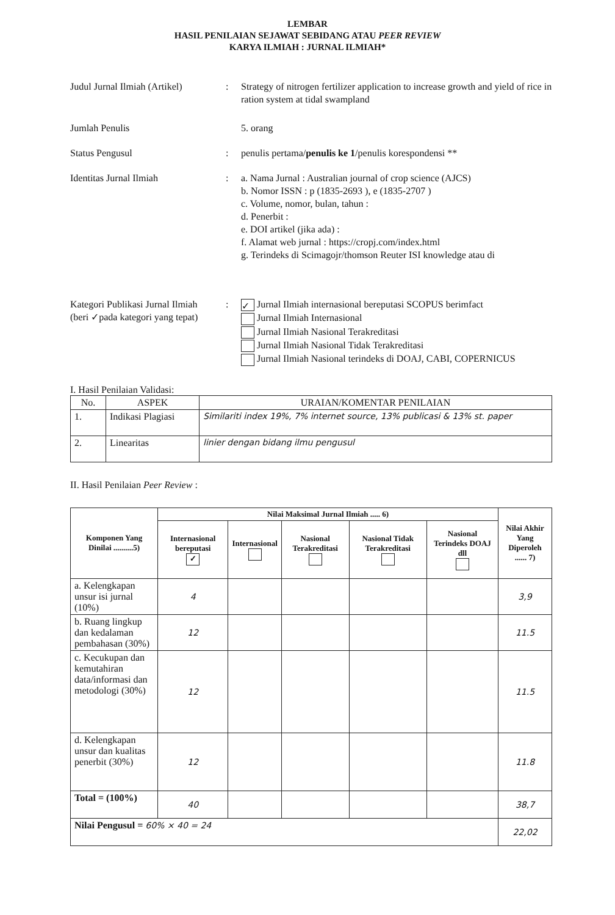LEMBAR
HASIL PENILAIAN SEJAWAT SEBIDANG ATAU PEER REVIEW
KARYA ILMIAH : JURNAL ILMIAH*
Judul Jurnal Ilmiah (Artikel)
: Strategy of nitrogen fertilizer application to increase growth and yield of rice in ration system at tidal swampland
Jumlah Penulis 5. orang
Status Pengusul : penulis pertama/penulis ke 1/penulis korespondensi **
Identitas Jurnal Ilmiah : a. Nama Jurnal : Australian journal of crop science (AJCS)
b. Nomor ISSN : p (1835-2693 ), e (1835-2707 )
c. Volume, nomor, bulan, tahun :
d. Penerbit :
e. DOI artikel (jika ada) :
f. Alamat web jurnal : https://cropj.com/index.html
g. Terindeks di Scimagojr/thomson Reuter ISI knowledge atau di
Kategori Publikasi Jurnal Ilmiah
(beri ✓pada kategori yang tepat)
:
✓ Jurnal Ilmiah internasional bereputasi SCOPUS berimfact
Jurnal Ilmiah Internasional
Jurnal Ilmiah Nasional Terakreditasi
Jurnal Ilmiah Nasional Tidak Terakreditasi
Jurnal Ilmiah Nasional terindeks di DOAJ, CABI, COPERNICUS
I. Hasil Penilaian Validasi:
| No. | ASPEK | URAIAN/KOMENTAR PENILAIAN |
| --- | --- | --- |
| 1. | Indikasi Plagiasi | Similariti index 19%, 7% internet source, 13% publicasi & 13% st. paper |
| 2. | Linearitas | linier dengan bidang ilmu pengusul |
II. Hasil Penilaian Peer Review :
| Komponen Yang Dinilai ..........5) | Nilai Maksimal Jurnal Ilmiah ..... 6) | | | | | Nilai Akhir Yang Diperoleh ...... 7) |
| --- | --- | --- | --- | --- | --- | --- |
| | Internasional bereputasi ✓ | Internasional | Nasional Terakreditasi | Nasional Tidak Terakreditasi | Nasional Terindeks DOAJ dll | |
| a. Kelengkapan unsur isi jurnal (10%) | 4 | | | | | 3,9 |
| b. Ruang lingkup dan kedalaman pembahasan (30%) | 12 | | | | | 11.5 |
| c. Kecukupan dan kemutahiran data/informasi dan metodologi (30%) | 12 | | | | | 11.5 |
| d. Kelengkapan unsur dan kualitas penerbit (30%) | 12 | | | | | 11.8 |
| Total = (100%) | 40 | | | | | 38,7 |
| Nilai Pengusul = 60% × 40 = 24 | | | | | | 22,02 |